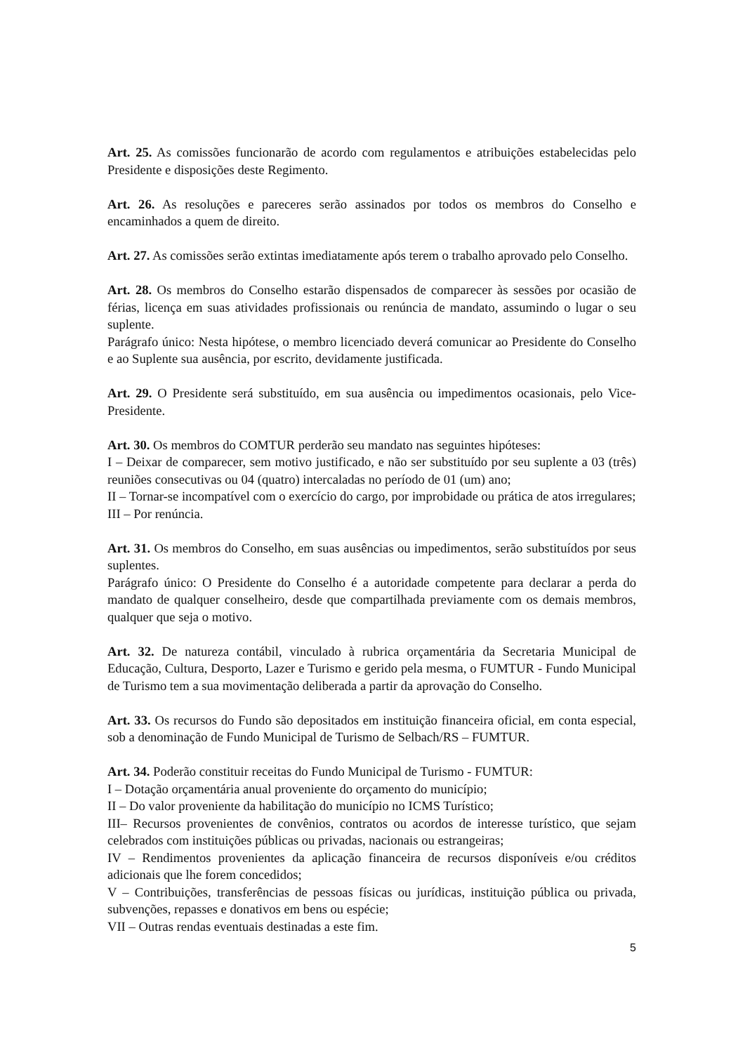Art. 25. As comissões funcionarão de acordo com regulamentos e atribuições estabelecidas pelo Presidente e disposições deste Regimento.
Art. 26. As resoluções e pareceres serão assinados por todos os membros do Conselho e encaminhados a quem de direito.
Art. 27. As comissões serão extintas imediatamente após terem o trabalho aprovado pelo Conselho.
Art. 28. Os membros do Conselho estarão dispensados de comparecer às sessões por ocasião de férias, licença em suas atividades profissionais ou renúncia de mandato, assumindo o lugar o seu suplente.
Parágrafo único: Nesta hipótese, o membro licenciado deverá comunicar ao Presidente do Conselho e ao Suplente sua ausência, por escrito, devidamente justificada.
Art. 29. O Presidente será substituído, em sua ausência ou impedimentos ocasionais, pelo Vice-Presidente.
Art. 30. Os membros do COMTUR perderão seu mandato nas seguintes hipóteses:
I – Deixar de comparecer, sem motivo justificado, e não ser substituído por seu suplente a 03 (três) reuniões consecutivas ou 04 (quatro) intercaladas no período de 01 (um) ano;
II – Tornar-se incompatível com o exercício do cargo, por improbidade ou prática de atos irregulares;
III – Por renúncia.
Art. 31. Os membros do Conselho, em suas ausências ou impedimentos, serão substituídos por seus suplentes.
Parágrafo único: O Presidente do Conselho é a autoridade competente para declarar a perda do mandato de qualquer conselheiro, desde que compartilhada previamente com os demais membros, qualquer que seja o motivo.
Art. 32. De natureza contábil, vinculado à rubrica orçamentária da Secretaria Municipal de Educação, Cultura, Desporto, Lazer e Turismo e gerido pela mesma, o FUMTUR - Fundo Municipal de Turismo tem a sua movimentação deliberada a partir da aprovação do Conselho.
Art. 33. Os recursos do Fundo são depositados em instituição financeira oficial, em conta especial, sob a denominação de Fundo Municipal de Turismo de Selbach/RS – FUMTUR.
Art. 34. Poderão constituir receitas do Fundo Municipal de Turismo - FUMTUR:
I – Dotação orçamentária anual proveniente do orçamento do município;
II – Do valor proveniente da habilitação do município no ICMS Turístico;
III– Recursos provenientes de convênios, contratos ou acordos de interesse turístico, que sejam celebrados com instituições públicas ou privadas, nacionais ou estrangeiras;
IV – Rendimentos provenientes da aplicação financeira de recursos disponíveis e/ou créditos adicionais que lhe forem concedidos;
V – Contribuições, transferências de pessoas físicas ou jurídicas, instituição pública ou privada, subvenções, repasses e donativos em bens ou espécie;
VII – Outras rendas eventuais destinadas a este fim.
5